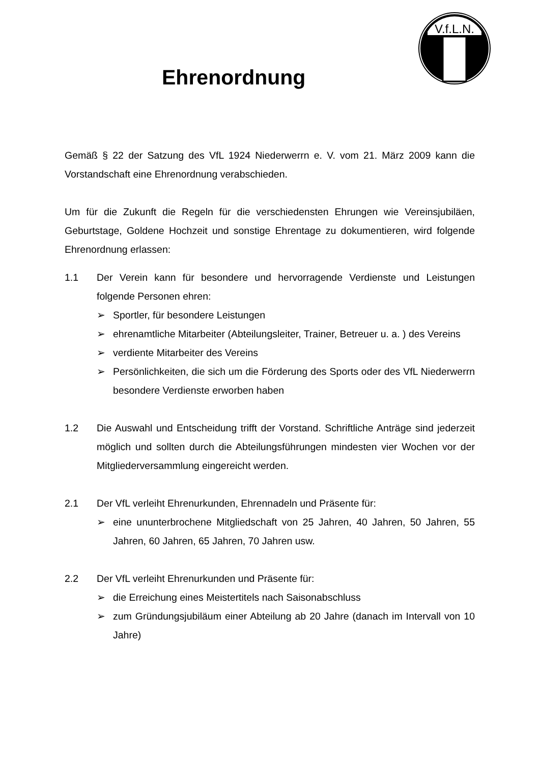V.f.L.N.
Ehrenordnung
Gemäß § 22 der Satzung des VfL 1924 Niederwerrn e. V. vom 21. März 2009 kann die Vorstandschaft eine Ehrenordnung verabschieden.
Um für die Zukunft die Regeln für die verschiedensten Ehrungen wie Vereinsjubiläen, Geburtstage, Goldene Hochzeit und sonstige Ehrentage zu dokumentieren, wird folgende Ehrenordnung erlassen:
1.1 Der Verein kann für besondere und hervorragende Verdienste und Leistungen folgende Personen ehren:
➢ Sportler, für besondere Leistungen
➢ ehrenamtliche Mitarbeiter (Abteilungsleiter, Trainer, Betreuer u. a. ) des Vereins
➢ verdiente Mitarbeiter des Vereins
➢ Persönlichkeiten, die sich um die Förderung des Sports oder des VfL Niederwerrn besondere Verdienste erworben haben
1.2 Die Auswahl und Entscheidung trifft der Vorstand. Schriftliche Anträge sind jederzeit möglich und sollten durch die Abteilungsführungen mindesten vier Wochen vor der Mitgliederversammlung eingereicht werden.
2.1 Der VfL verleiht Ehrenurkunden, Ehrennadeln und Präsente für:
➢ eine ununterbrochene Mitgliedschaft von 25 Jahren, 40 Jahren, 50 Jahren, 55 Jahren, 60 Jahren, 65 Jahren, 70 Jahren usw.
2.2 Der VfL verleiht Ehrenurkunden und Präsente für:
➢ die Erreichung eines Meistertitels nach Saisonabschluss
➢ zum Gründungsjubiläum einer Abteilung ab 20 Jahre (danach im Intervall von 10 Jahre)